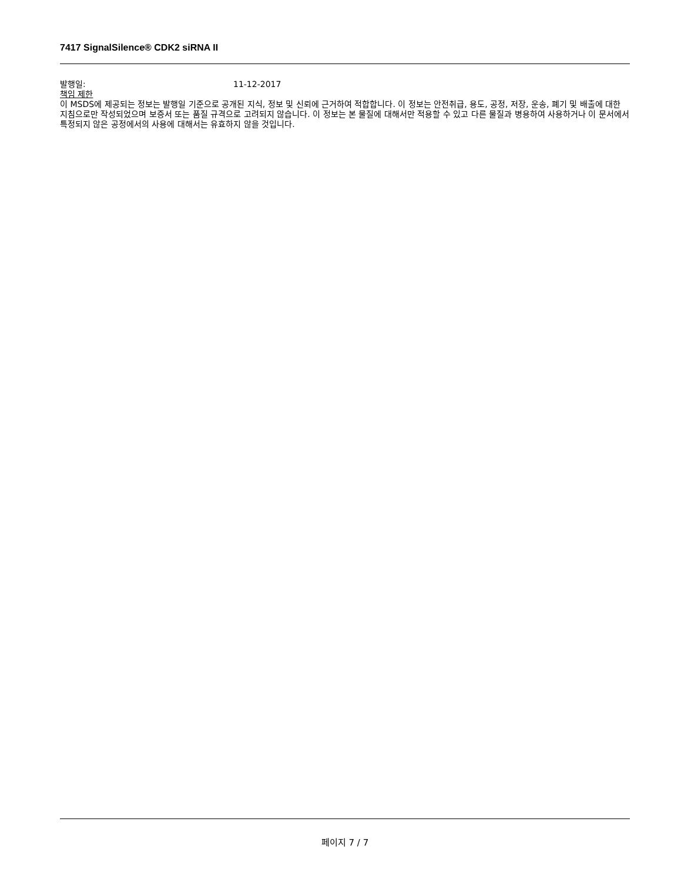7417 SignalSilence® CDK2 siRNA II
발행일: 11-12-2017
책임 제한
이 MSDS에 제공되는 정보는 발행일 기준으로 공개된 지식, 정보 및 신뢰에 근거하여 적합합니다. 이 정보는 안전취급, 용도, 공정, 저장, 운송, 폐기 및 배출에 대한 지침으로만 작성되었으며 보증서 또는 품질 규격으로 고려되지 않습니다. 이 정보는 본 물질에 대해서만 적용할 수 있고 다른 물질과 병용하여 사용하거나 이 문서에서 특정되지 않은 공정에서의 사용에 대해서는 유효하지 않을 것입니다.
페이지 7 / 7